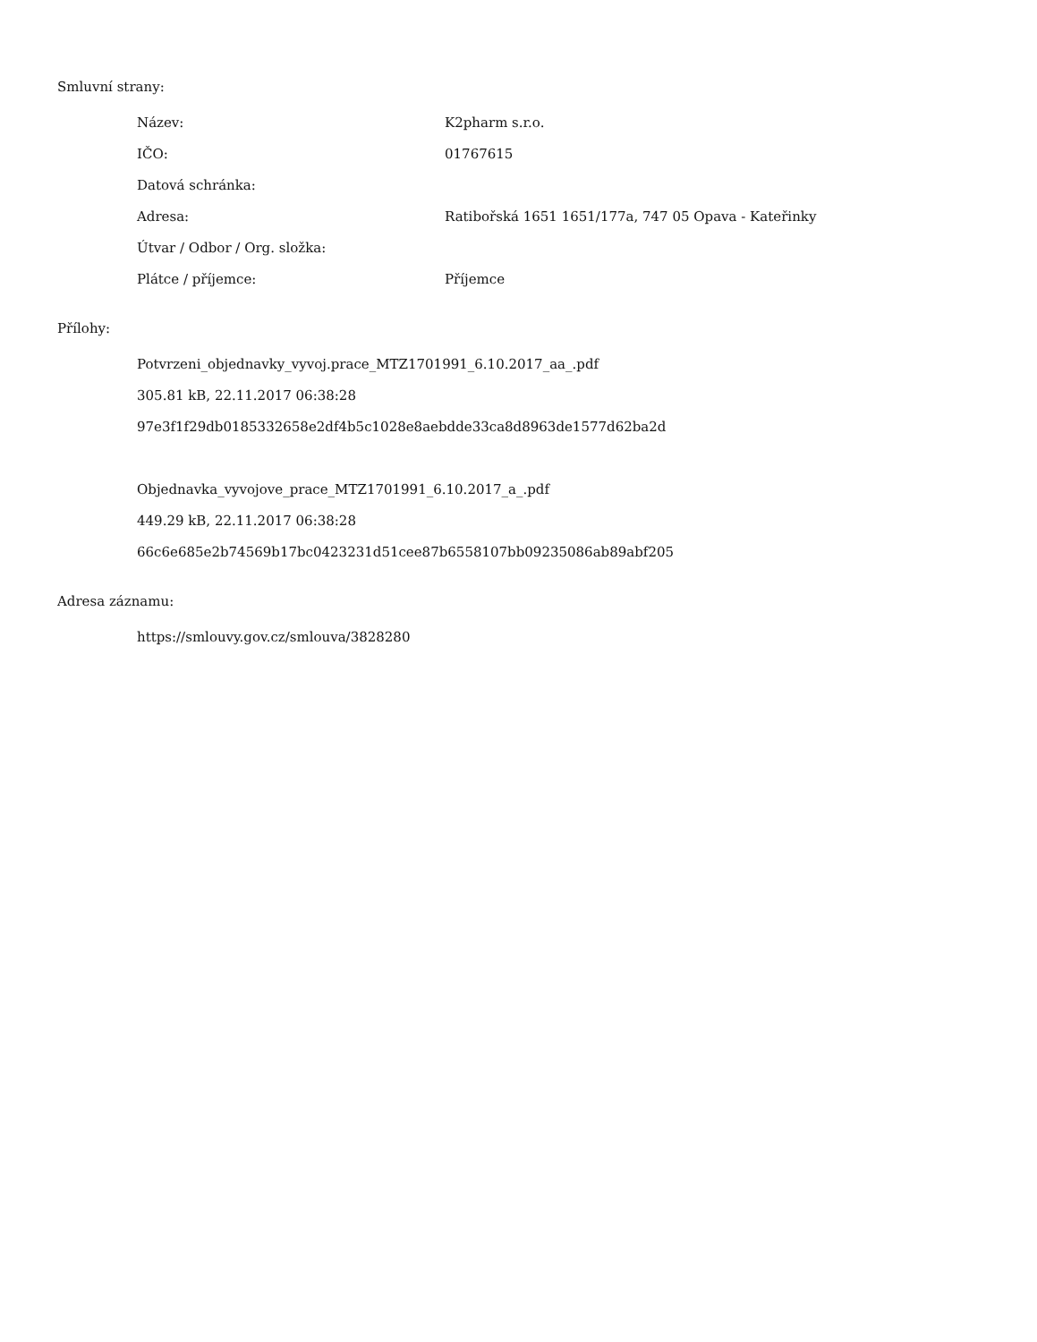Smluvní strany:
| Název: | K2pharm s.r.o. |
| IČO: | 01767615 |
| Datová schránka: | |
| Adresa: | Ratibořská 1651 1651/177a, 747 05 Opava - Kateřinky |
| Útvar / Odbor / Org. složka: | |
| Plátce / příjemce: | Příjemce |
Přílohy:
Potvrzeni_objednavky_vyvoj.prace_MTZ1701991_6.10.2017_aa_.pdf
305.81 kB, 22.11.2017 06:38:28
97e3f1f29db0185332658e2df4b5c1028e8aebdde33ca8d8963de1577d62ba2d
Objednavka_vyvojove_prace_MTZ1701991_6.10.2017_a_.pdf
449.29 kB, 22.11.2017 06:38:28
66c6e685e2b74569b17bc0423231d51cee87b6558107bb09235086ab89abf205
Adresa záznamu:
https://smlouvy.gov.cz/smlouva/3828280